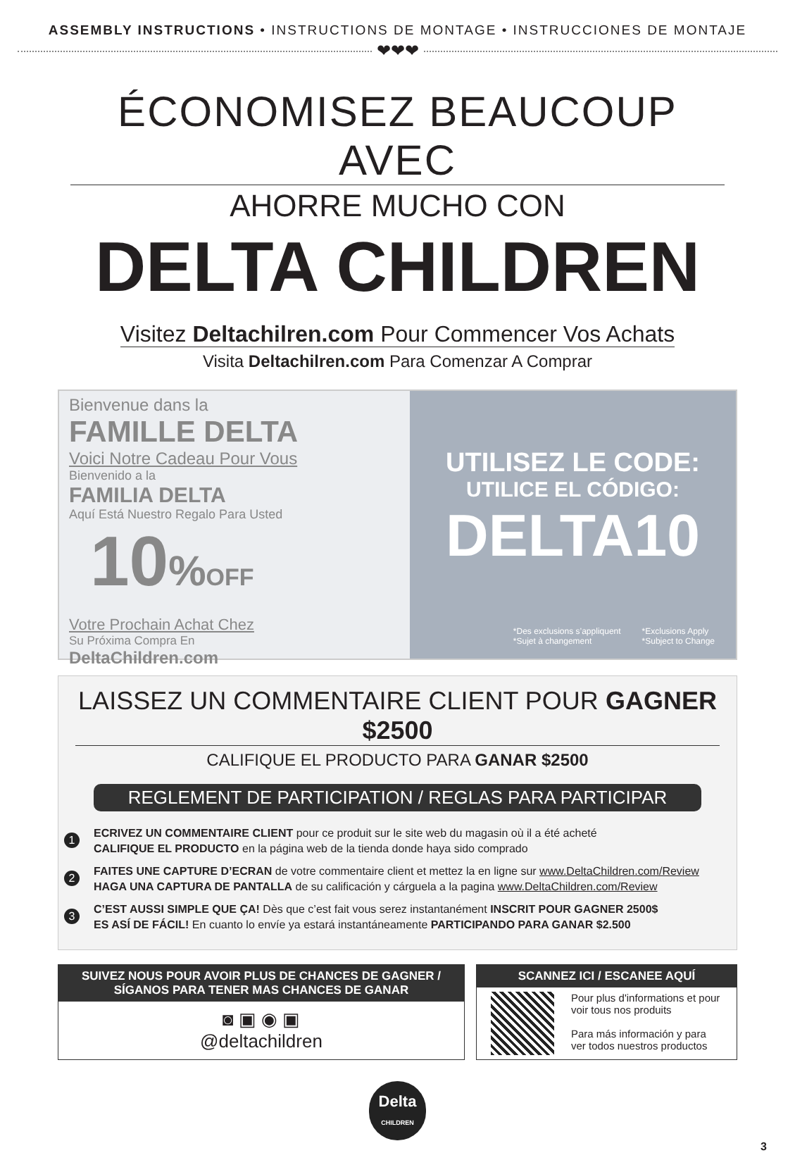ASSEMBLY INSTRUCTIONS • INSTRUCTIONS DE MONTAGE • INSTRUCCIONES DE MONTAJE
❤❤❤
ÉCONOMISEZ BEAUCOUP AVEC
AHORRE MUCHO CON
DELTA CHILDREN
Visitez Deltachilren.com Pour Commencer Vos Achats
Visita Deltachilren.com Para Comenzar A Comprar
Bienvenue dans la
FAMILLE DELTA
Voici Notre Cadeau Pour Vous
Bienvenido a la
FAMILIA DELTA
Aquí Está Nuestro Regalo Para Usted
10% OFF
Votre Prochain Achat Chez
Su Próxima Compra En
DeltaChildren.com
UTILISEZ LE CODE:
UTILICE EL CÓDIGO:
DELTA10
*Des exclusions s’appliquent
*Sujet à changement
*Exclusions Apply
*Subject to Change
LAISSEZ UN COMMENTAIRE CLIENT POUR GAGNER $2500
CALIFIQUE EL PRODUCTO PARA GANAR $2500
REGLEMENT DE PARTICIPATION / REGLAS PARA PARTICIPAR
1
ECRIVEZ UN COMMENTAIRE CLIENT pour ce produit sur le site web du magasin où il a été acheté
CALIFIQUE EL PRODUCTO en la página web de la tienda donde haya sido comprado
2
FAITES UNE CAPTURE D’ECRAN de votre commentaire client et mettez la en ligne sur www.DeltaChildren.com/Review
HAGA UNA CAPTURA DE PANTALLA de su calificación y cárguela a la pagina www.DeltaChildren.com/Review
3
C’EST AUSSI SIMPLE QUE ÇA! Dès que c’est fait vous serez instantanément INSCRIT POUR GAGNER 2500$
ES ASÍ DE FÁCIL! En cuanto lo envíe ya estará instantáneamente PARTICIPANDO PARA GANAR $2.500
SUIVEZ NOUS POUR AVOIR PLUS DE CHANCES DE GAGNER /
SÍGANOS PARA TENER MAS CHANCES DE GANAR
◙ ▣ ◉ ▣
@deltachildren
SCANNEZ ICI / ESCANEE AQUÍ
Pour plus d'informations et pour voir tous nos produits
Para más información y para ver todos nuestros productos
Delta
CHILDREN
3